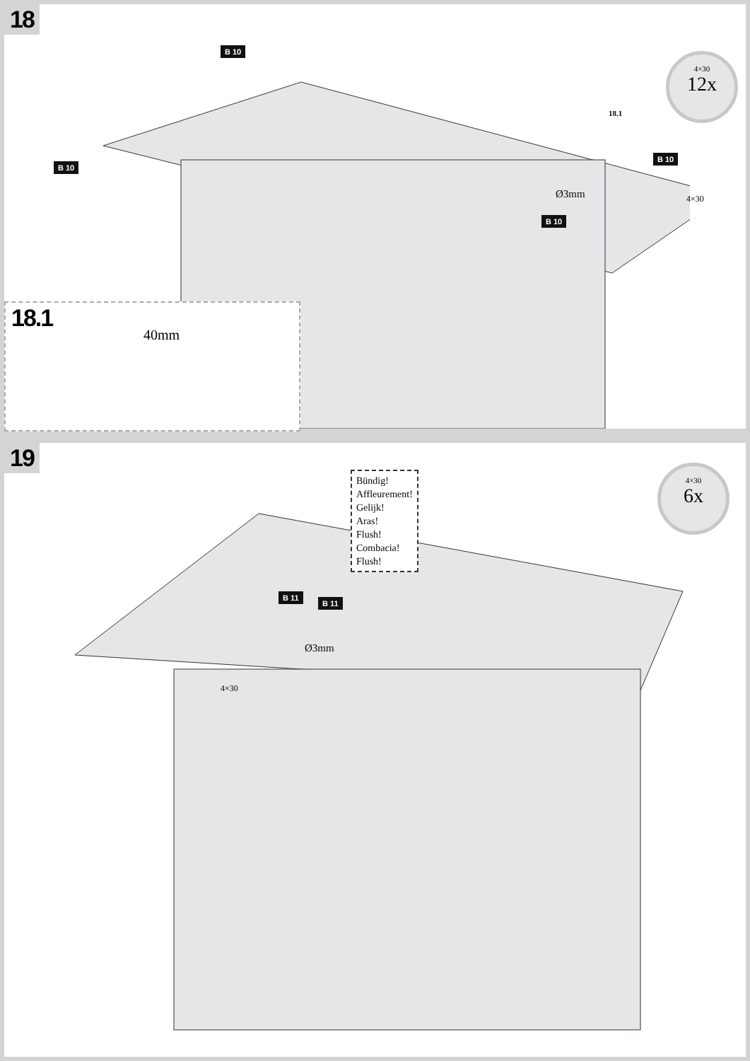18
B 10
B 10
B 10
B 10
Ø3mm 4×30
18.1
4×30
12x
18.1
40mm
19
Bündig!
Affleurement!
Gelijk!
Aras!
Flush!
Combacia!
Flush!
B 11
B 11
Ø3mm
4×30
4×30
6x